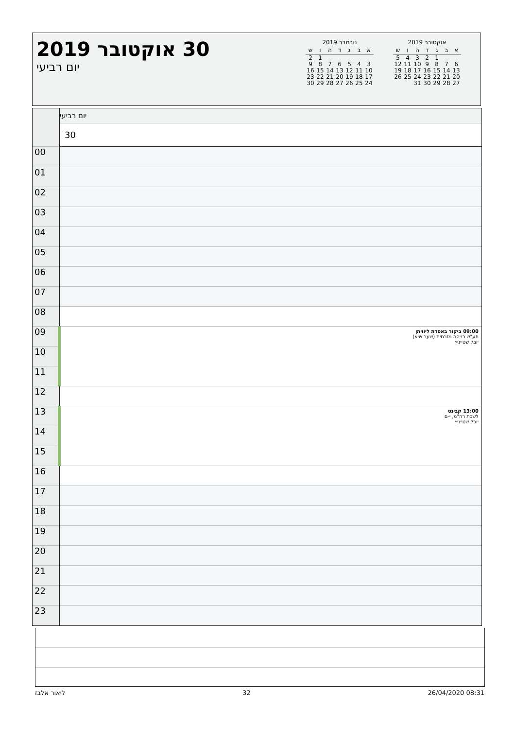30 אוקטובר 2019
יום רביעי
נובמבר 2019
| א | ב | ג | ד | ה | ו | ש |
| --- | --- | --- | --- | --- | --- | --- |
| | | | | | 1 | 2 |
| 3 | 4 | 5 | 6 | 7 | 8 | 9 |
| 10 | 11 | 12 | 13 | 14 | 15 | 16 |
| 17 | 18 | 19 | 20 | 21 | 22 | 23 |
| 24 | 25 | 26 | 27 | 28 | 29 | 30 |
אוקטובר 2019
| א | ב | ג | ד | ה | ו | ש |
| --- | --- | --- | --- | --- | --- | --- |
| | | 1 | 2 | 3 | 4 | 5 |
| 6 | 7 | 8 | 9 | 10 | 11 | 12 |
| 13 | 14 | 15 | 16 | 17 | 18 | 19 |
| 20 | 21 | 22 | 23 | 24 | 25 | 26 |
| 27 | 28 | 29 | 30 | 31 | | |
| | יום רביעי |
| | 30 |
| 00 | |
| 01 | |
| 02 | |
| 03 | |
| 04 | |
| 05 | |
| 06 | |
| 07 | |
| 08 | |
| 09 | 09:00 ביקור באסדת ליוויתן תע"ש כניסה מזרחית (שער שיא) יובל שטייניץ |
| 10 | |
| 11 | |
| 12 | |
| 13 | 13:00 קבינט לשכת רה"מ, י-ם יובל שטייניץ |
| 14 | |
| 15 | |
| 16 | |
| 17 | |
| 18 | |
| 19 | |
| 20 | |
| 21 | |
| 22 | |
| 23 | |
ליאור אלבז 32 26/04/2020 08:31